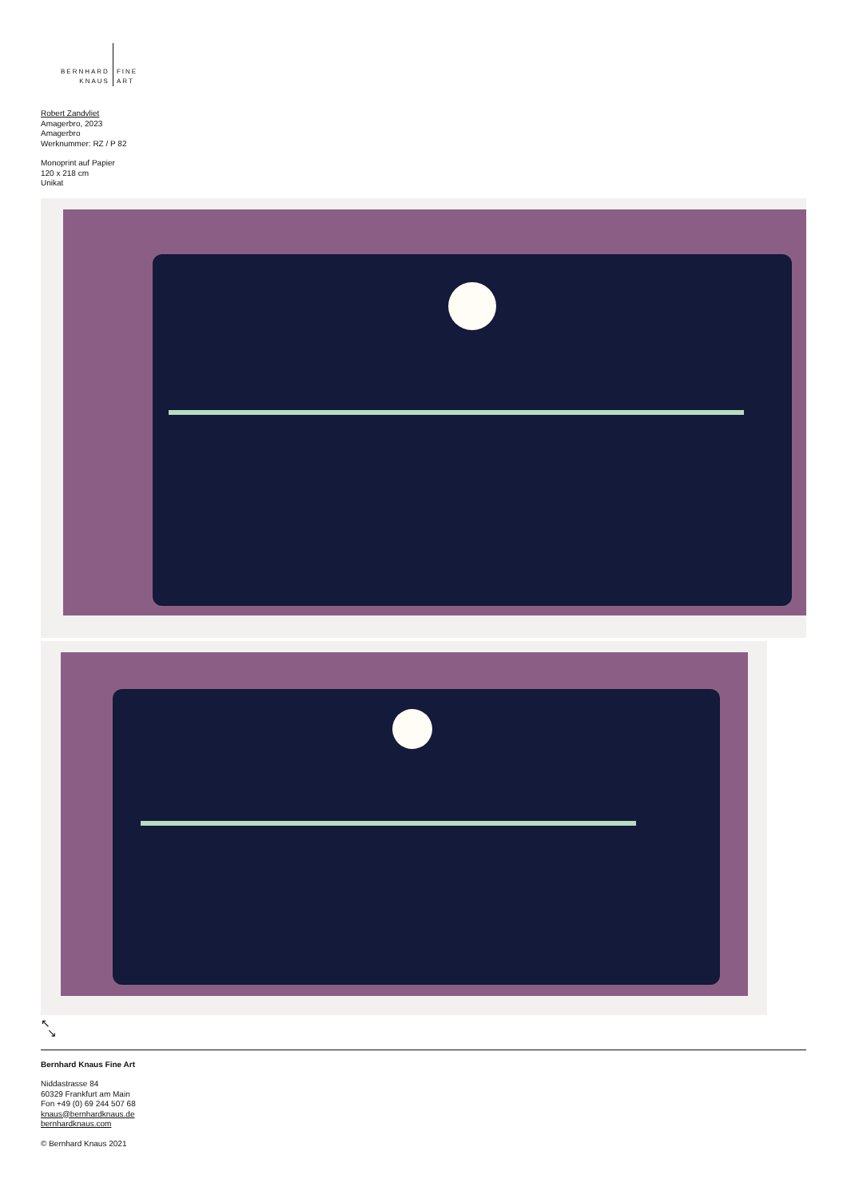BERNHARD
KNAUS
FINE
ART
Robert Zandvliet
Amagerbro, 2023
Amagerbro
Werknummer: RZ / P 82
Monoprint auf Papier
120 x 218 cm
Unikat
↖
↘
Bernhard Knaus Fine Art
Niddastrasse 84
60329 Frankfurt am Main
Fon +49 (0) 69 244 507 68
knaus@bernhardknaus.de
bernhardknaus.com
© Bernhard Knaus 2021